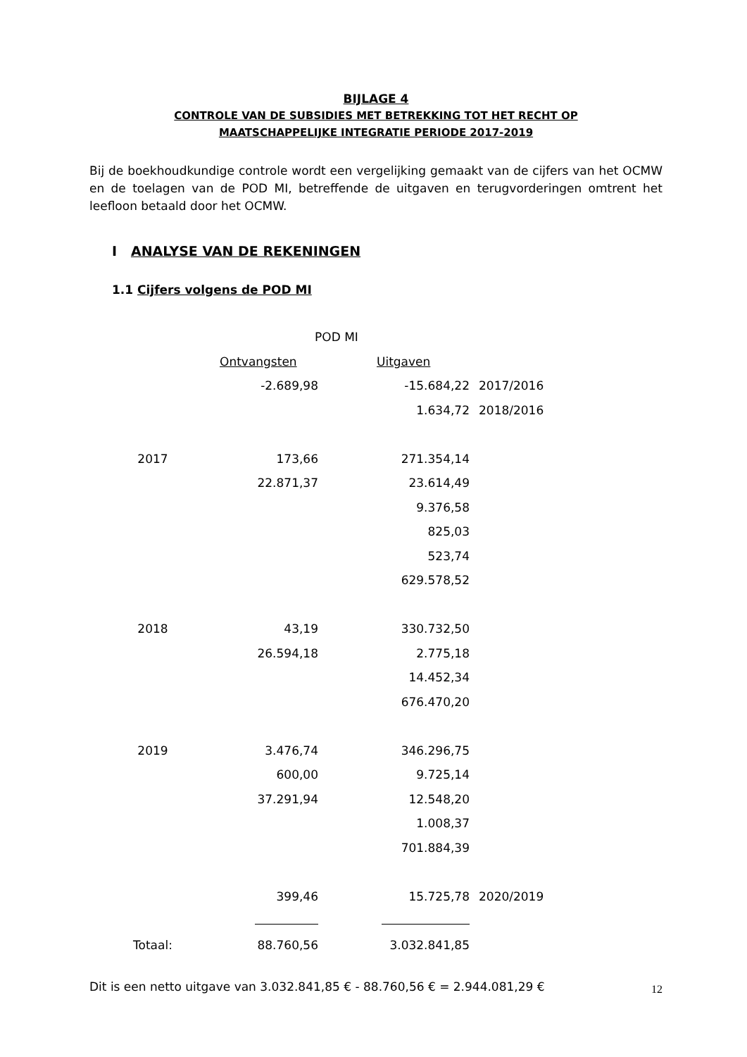BIJLAGE 4
CONTROLE VAN DE SUBSIDIES MET BETREKKING TOT HET RECHT OP
MAATSCHAPPELIJKE INTEGRATIE PERIODE 2017-2019
Bij de boekhoudkundige controle wordt een vergelijking gemaakt van de cijfers van het OCMW en de toelagen van de POD MI, betreffende de uitgaven en terugvorderingen omtrent het leefloon betaald door het OCMW.
I ANALYSE VAN DE REKENINGEN
1.1 Cijfers volgens de POD MI
| | POD MI | | |
| | Ontvangsten | Uitgaven | |
| | -2.689,98 | -15.684,22 | 2017/2016 |
| | | 1.634,72 | 2018/2016 |
| 2017 | 173,66 | 271.354,14 | |
| | 22.871,37 | 23.614,49 | |
| | | 9.376,58 | |
| | | 825,03 | |
| | | 523,74 | |
| | | 629.578,52 | |
| 2018 | 43,19 | 330.732,50 | |
| | 26.594,18 | 2.775,18 | |
| | | 14.452,34 | |
| | | 676.470,20 | |
| 2019 | 3.476,74 | 346.296,75 | |
| | 600,00 | 9.725,14 | |
| | 37.291,94 | 12.548,20 | |
| | | 1.008,37 | |
| | | 701.884,39 | |
| | 399,46 | 15.725,78 | 2020/2019 |
| Totaal: | 88.760,56 | 3.032.841,85 | |
Dit is een netto uitgave van 3.032.841,85 € - 88.760,56 € = 2.944.081,29 €
12